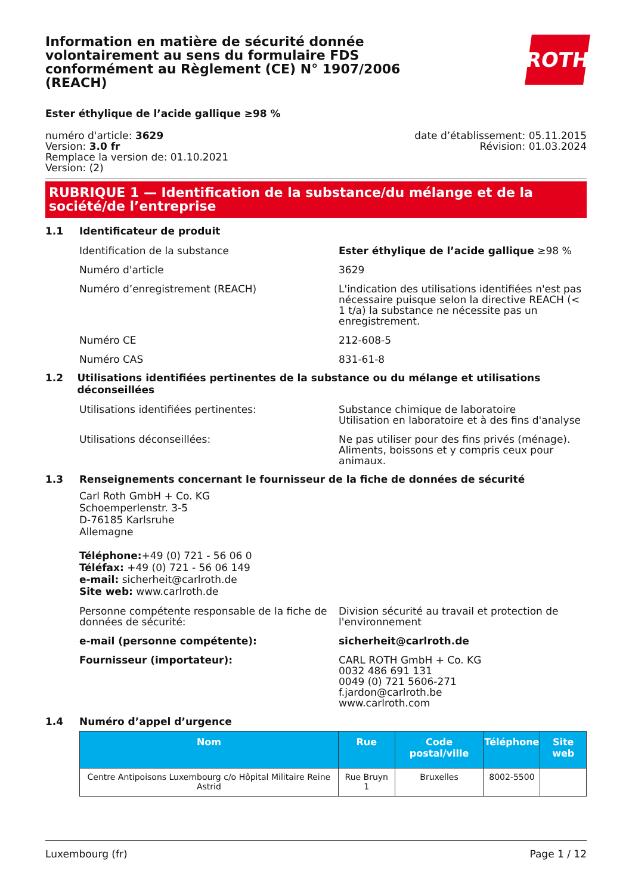Information en matière de sécurité donnée volontairement au sens du formulaire FDS conformément au Règlement (CE) N° 1907/2006 (REACH)
ROTH
Ester éthylique de l’acide gallique ≥98 %
numéro d'article: 3629
Version: 3.0 fr
Remplace la version de: 01.10.2021
Version: (2)
date d’établissement: 05.11.2015
Révision: 01.03.2024
RUBRIQUE 1 — Identification de la substance/du mélange et de la société/de l’entreprise
1.1 Identificateur de produit
Identification de la substance Ester éthylique de l’acide gallique ≥98 %
Numéro d'article 3629
Numéro d’enregistrement (REACH) L'indication des utilisations identifiées n'est pas nécessaire puisque selon la directive REACH (< 1 t/a) la substance ne nécessite pas un enregistrement.
Numéro CE 212-608-5
Numéro CAS 831-61-8
1.2 Utilisations identifiées pertinentes de la substance ou du mélange et utilisations déconseillées
Utilisations identifiées pertinentes: Substance chimique de laboratoire
Utilisation en laboratoire et à des fins d'analyse
Utilisations déconseillées: Ne pas utiliser pour des fins privés (ménage). Aliments, boissons et y compris ceux pour animaux.
1.3 Renseignements concernant le fournisseur de la fiche de données de sécurité
Carl Roth GmbH + Co. KG
Schoemperlenstr. 3-5
D-76185 Karlsruhe
Allemagne
Téléphone:+49 (0) 721 - 56 06 0
Téléfax: +49 (0) 721 - 56 06 149
e-mail: sicherheit@carlroth.de
Site web: www.carlroth.de
Personne compétente responsable de la fiche de données de sécurité:
Division sécurité au travail et protection de l'environnement
e-mail (personne compétente): sicherheit@carlroth.de
Fournisseur (importateur): CARL ROTH GmbH + Co. KG
0032 486 691 131
0049 (0) 721 5606-271
f.jardon@carlroth.be
www.carlroth.com
1.4 Numéro d’appel d’urgence
| Nom | Rue | Code postal/ville | Téléphone | Site web |
| --- | --- | --- | --- | --- |
| Centre Antipoisons Luxembourg c/o Hôpital Militaire Reine Astrid | Rue Bruyn 1 | Bruxelles | 8002-5500 | |
Luxembourg (fr) Page 1 / 12